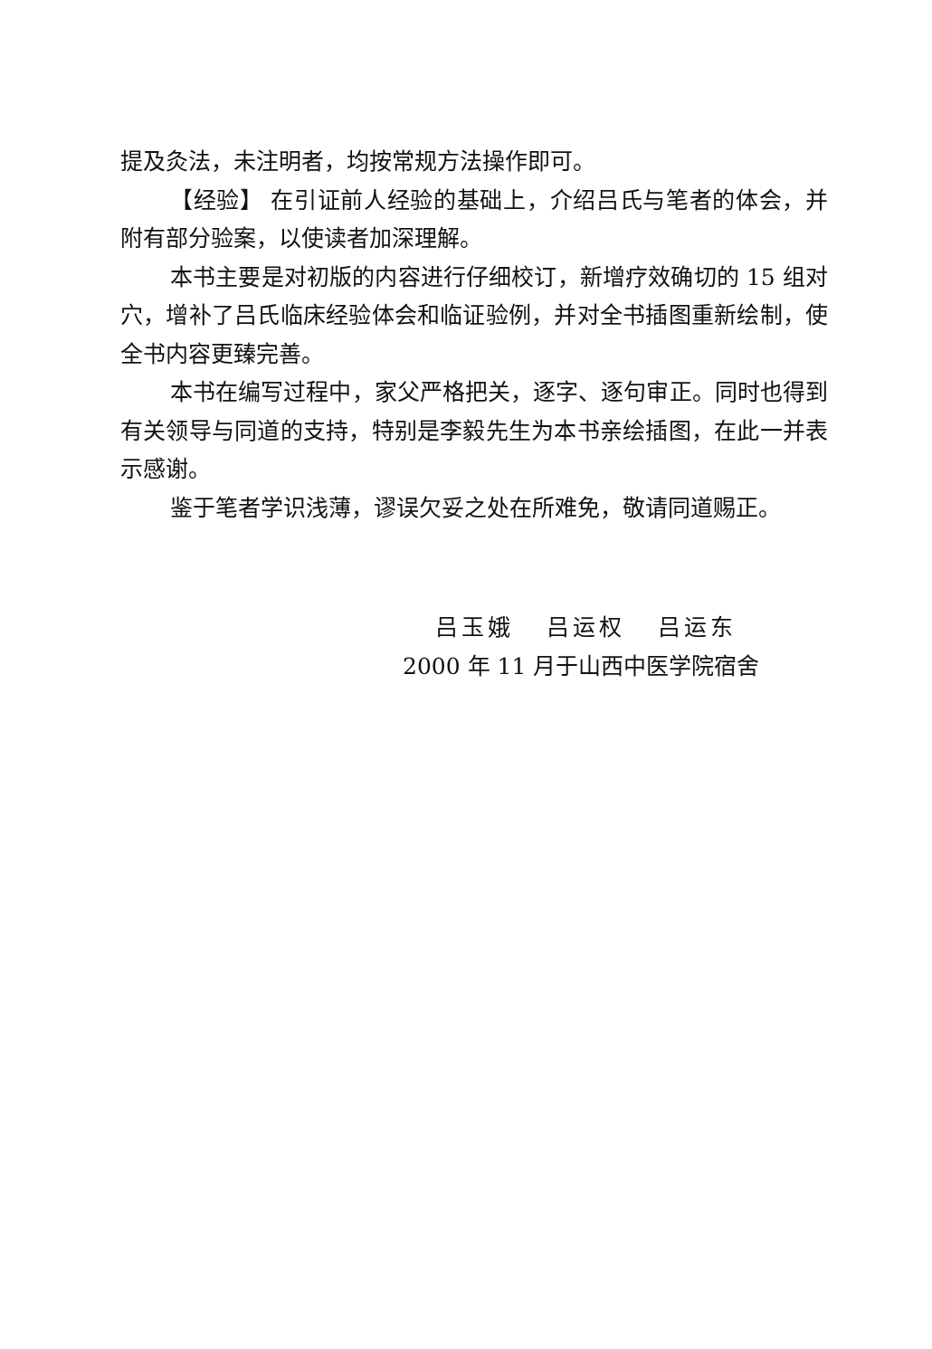提及灸法，未注明者，均按常规方法操作即可。
【经验】 在引证前人经验的基础上，介绍吕氏与笔者的体会，并附有部分验案，以使读者加深理解。
本书主要是对初版的内容进行仔细校订，新增疗效确切的 15 组对穴，增补了吕氏临床经验体会和临证验例，并对全书插图重新绘制，使全书内容更臻完善。
本书在编写过程中，家父严格把关，逐字、逐句审正。同时也得到有关领导与同道的支持，特别是李毅先生为本书亲绘插图，在此一并表示感谢。
鉴于笔者学识浅薄，谬误欠妥之处在所难免，敬请同道赐正。
吕玉娥 吕运权 吕运东
2000 年 11 月于山西中医学院宿舍